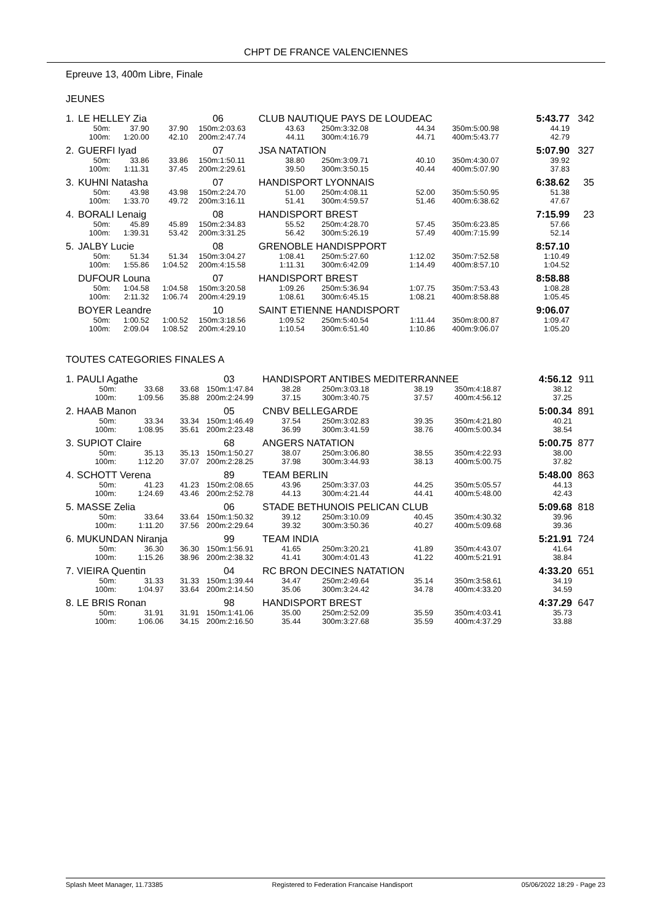CHPT DE FRANCE VALENCIENNES
Epreuve 13, 400m Libre, Finale
JEUNES
| 1. | LE HELLEY Zia | | | 06 | | CLUB NAUTIQUE PAYS DE LOUDEAC | | | | | | 5:43.77 | | 342 |
| | 50m: | 37.90 | 37.90 | 150m: | 2:03.63 | 43.63 | 250m: | 3:32.08 | 44.34 | 350m: | 5:00.98 | 44.19 | | |
| | 100m: | 1:20.00 | 42.10 | 200m: | 2:47.74 | 44.11 | 300m: | 4:16.79 | 44.71 | 400m: | 5:43.77 | 42.79 | | |
| 2. | GUERFI Iyad | | | 07 | | JSA NATATION | | | | | | 5:07.90 | | 327 |
| | 50m: | 33.86 | 33.86 | 150m: | 1:50.11 | 38.80 | 250m: | 3:09.71 | 40.10 | 350m: | 4:30.07 | 39.92 | | |
| | 100m: | 1:11.31 | 37.45 | 200m: | 2:29.61 | 39.50 | 300m: | 3:50.15 | 40.44 | 400m: | 5:07.90 | 37.83 | | |
| 3. | KUHNI Natasha | | | 07 | | HANDISPORT LYONNAIS | | | | | | 6:38.62 | | 35 |
| | 50m: | 43.98 | 43.98 | 150m: | 2:24.70 | 51.00 | 250m: | 4:08.11 | 52.00 | 350m: | 5:50.95 | 51.38 | | |
| | 100m: | 1:33.70 | 49.72 | 200m: | 3:16.11 | 51.41 | 300m: | 4:59.57 | 51.46 | 400m: | 6:38.62 | 47.67 | | |
| 4. | BORALI Lenaig | | | 08 | | HANDISPORT BREST | | | | | | 7:15.99 | | 23 |
| | 50m: | 45.89 | 45.89 | 150m: | 2:34.83 | 55.52 | 250m: | 4:28.70 | 57.45 | 350m: | 6:23.85 | 57.66 | | |
| | 100m: | 1:39.31 | 53.42 | 200m: | 3:31.25 | 56.42 | 300m: | 5:26.19 | 57.49 | 400m: | 7:15.99 | 52.14 | | |
| 5. | JALBY Lucie | | | 08 | | GRENOBLE HANDISPPORT | | | | | | 8:57.10 | | |
| | 50m: | 51.34 | 51.34 | 150m: | 3:04.27 | 1:08.41 | 250m: | 5:27.60 | 1:12.02 | 350m: | 7:52.58 | 1:10.49 | | |
| | 100m: | 1:55.86 | 1:04.52 | 200m: | 4:15.58 | 1:11.31 | 300m: | 6:42.09 | 1:14.49 | 400m: | 8:57.10 | 1:04.52 | | |
| | DUFOUR Louna | | | 07 | | HANDISPORT BREST | | | | | | 8:58.88 | | |
| | 50m: | 1:04.58 | 1:04.58 | 150m: | 3:20.58 | 1:09.26 | 250m: | 5:36.94 | 1:07.75 | 350m: | 7:53.43 | 1:08.28 | | |
| | 100m: | 2:11.32 | 1:06.74 | 200m: | 4:29.19 | 1:08.61 | 300m: | 6:45.15 | 1:08.21 | 400m: | 8:58.88 | 1:05.45 | | |
| | BOYER Leandre | | | 10 | | SAINT ETIENNE HANDISPORT | | | | | | 9:06.07 | | |
| | 50m: | 1:00.52 | 1:00.52 | 150m: | 3:18.56 | 1:09.52 | 250m: | 5:40.54 | 1:11.44 | 350m: | 8:00.87 | 1:09.47 | | |
| | 100m: | 2:09.04 | 1:08.52 | 200m: | 4:29.10 | 1:10.54 | 300m: | 6:51.40 | 1:10.86 | 400m: | 9:06.07 | 1:05.20 | | |
TOUTES CATEGORIES FINALES A
| 1. | PAULI Agathe | | | 03 | | HANDISPORT ANTIBES MEDITERRANNEE | | | | | | 4:56.12 | | 911 |
| | 50m: | 33.68 | 33.68 | 150m: | 1:47.84 | 38.28 | 250m: | 3:03.18 | 38.19 | 350m: | 4:18.87 | 38.12 | | |
| | 100m: | 1:09.56 | 35.88 | 200m: | 2:24.99 | 37.15 | 300m: | 3:40.75 | 37.57 | 400m: | 4:56.12 | 37.25 | | |
| 2. | HAAB Manon | | | 05 | | CNBV BELLEGARDE | | | | | | 5:00.34 | | 891 |
| | 50m: | 33.34 | 33.34 | 150m: | 1:46.49 | 37.54 | 250m: | 3:02.83 | 39.35 | 350m: | 4:21.80 | 40.21 | | |
| | 100m: | 1:08.95 | 35.61 | 200m: | 2:23.48 | 36.99 | 300m: | 3:41.59 | 38.76 | 400m: | 5:00.34 | 38.54 | | |
| 3. | SUPIOT Claire | | | 68 | | ANGERS NATATION | | | | | | 5:00.75 | | 877 |
| | 50m: | 35.13 | 35.13 | 150m: | 1:50.27 | 38.07 | 250m: | 3:06.80 | 38.55 | 350m: | 4:22.93 | 38.00 | | |
| | 100m: | 1:12.20 | 37.07 | 200m: | 2:28.25 | 37.98 | 300m: | 3:44.93 | 38.13 | 400m: | 5:00.75 | 37.82 | | |
| 4. | SCHOTT Verena | | | 89 | | TEAM BERLIN | | | | | | 5:48.00 | | 863 |
| | 50m: | 41.23 | 41.23 | 150m: | 2:08.65 | 43.96 | 250m: | 3:37.03 | 44.25 | 350m: | 5:05.57 | 44.13 | | |
| | 100m: | 1:24.69 | 43.46 | 200m: | 2:52.78 | 44.13 | 300m: | 4:21.44 | 44.41 | 400m: | 5:48.00 | 42.43 | | |
| 5. | MASSE Zelia | | | 06 | | STADE BETHUNOIS PELICAN CLUB | | | | | | 5:09.68 | | 818 |
| | 50m: | 33.64 | 33.64 | 150m: | 1:50.32 | 39.12 | 250m: | 3:10.09 | 40.45 | 350m: | 4:30.32 | 39.96 | | |
| | 100m: | 1:11.20 | 37.56 | 200m: | 2:29.64 | 39.32 | 300m: | 3:50.36 | 40.27 | 400m: | 5:09.68 | 39.36 | | |
| 6. | MUKUNDAN Niranja | | | 99 | | TEAM INDIA | | | | | | 5:21.91 | | 724 |
| | 50m: | 36.30 | 36.30 | 150m: | 1:56.91 | 41.65 | 250m: | 3:20.21 | 41.89 | 350m: | 4:43.07 | 41.64 | | |
| | 100m: | 1:15.26 | 38.96 | 200m: | 2:38.32 | 41.41 | 300m: | 4:01.43 | 41.22 | 400m: | 5:21.91 | 38.84 | | |
| 7. | VIEIRA Quentin | | | 04 | | RC BRON DECINES NATATION | | | | | | 4:33.20 | | 651 |
| | 50m: | 31.33 | 31.33 | 150m: | 1:39.44 | 34.47 | 250m: | 2:49.64 | 35.14 | 350m: | 3:58.61 | 34.19 | | |
| | 100m: | 1:04.97 | 33.64 | 200m: | 2:14.50 | 35.06 | 300m: | 3:24.42 | 34.78 | 400m: | 4:33.20 | 34.59 | | |
| 8. | LE BRIS Ronan | | | 98 | | HANDISPORT BREST | | | | | | 4:37.29 | | 647 |
| | 50m: | 31.91 | 31.91 | 150m: | 1:41.06 | 35.00 | 250m: | 2:52.09 | 35.59 | 350m: | 4:03.41 | 35.73 | | |
| | 100m: | 1:06.06 | 34.15 | 200m: | 2:16.50 | 35.44 | 300m: | 3:27.68 | 35.59 | 400m: | 4:37.29 | 33.88 | | |
Splash Meet Manager, 11.73385 Registered to Federation Francaise Handisport 05/06/2022 18:29 - Page 23